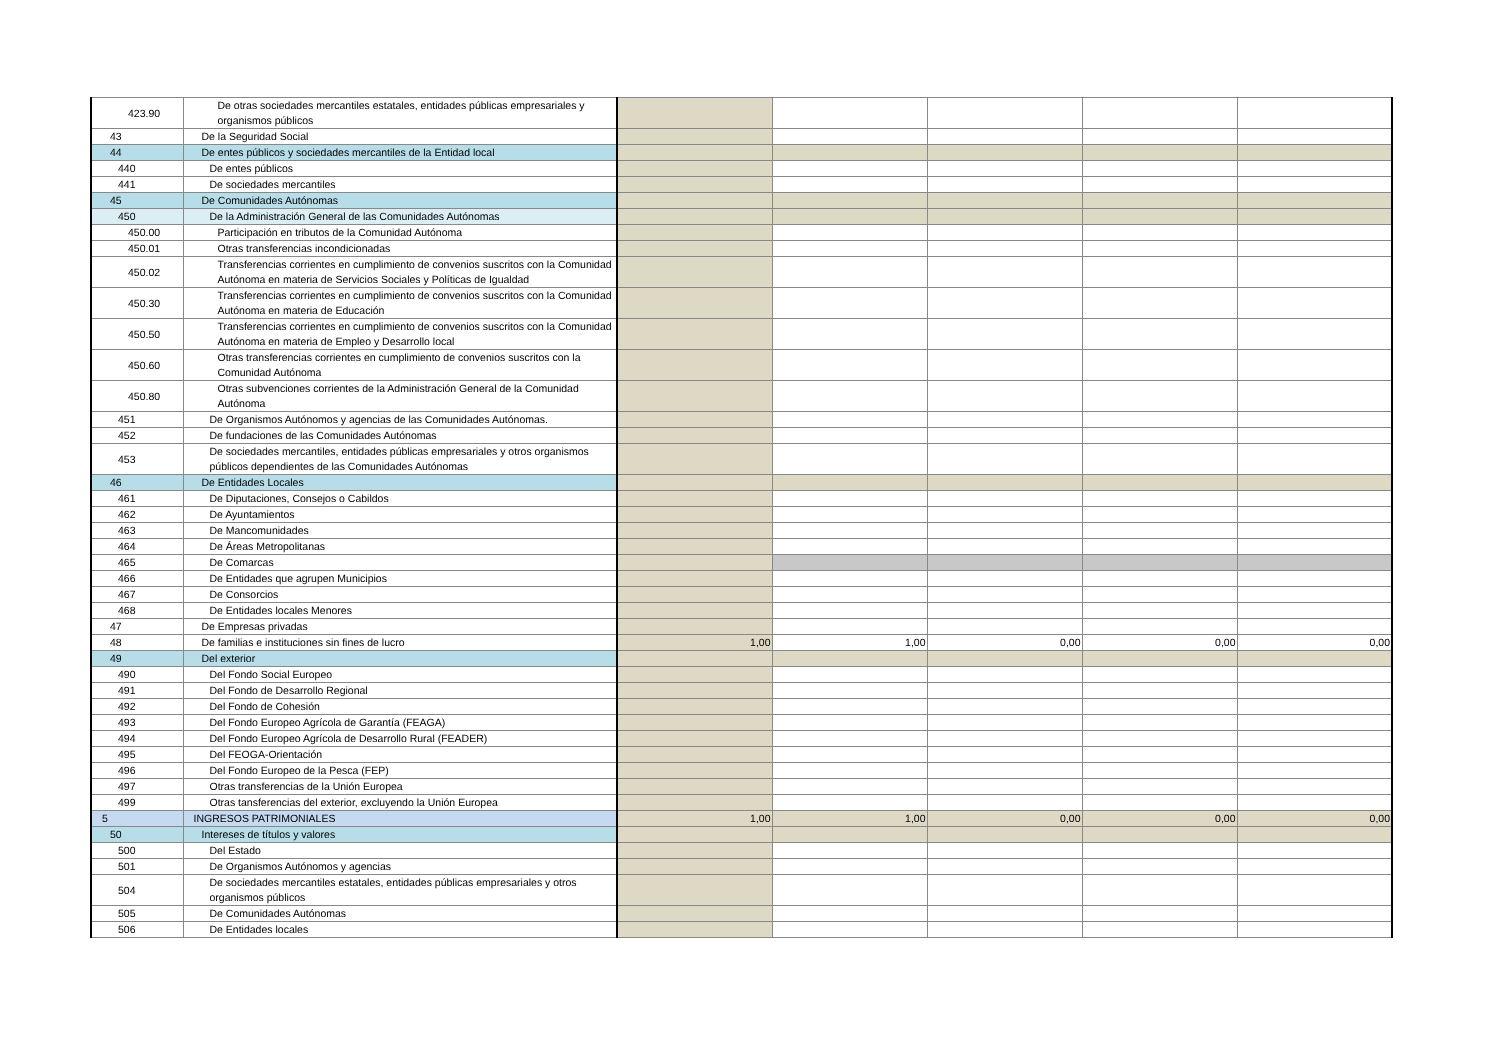| 423.90 | De otras sociedades mercantiles estatales, entidades públicas empresariales y organismos públicos | | | | | |
| 43 | De la Seguridad Social | | | | | |
| 44 | De entes públicos y sociedades mercantiles de la Entidad local | | | | | |
| 440 | De entes públicos | | | | | |
| 441 | De sociedades mercantiles | | | | | |
| 45 | De Comunidades Autónomas | | | | | |
| 450 | De la Administración General de las Comunidades Autónomas | | | | | |
| 450.00 | Participación en tributos de la Comunidad Autónoma | | | | | |
| 450.01 | Otras transferencias incondicionadas | | | | | |
| 450.02 | Transferencias corrientes en cumplimiento de convenios suscritos con la Comunidad Autónoma en materia de Servicios Sociales y Políticas de Igualdad | | | | | |
| 450.30 | Transferencias corrientes en cumplimiento de convenios suscritos con la Comunidad Autónoma en materia de Educación | | | | | |
| 450.50 | Transferencias corrientes en cumplimiento de convenios suscritos con la Comunidad Autónoma en materia de Empleo y Desarrollo local | | | | | |
| 450.60 | Otras transferencias corrientes en cumplimiento de convenios suscritos con la Comunidad Autónoma | | | | | |
| 450.80 | Otras subvenciones corrientes de la Administración General de la Comunidad Autónoma | | | | | |
| 451 | De Organismos Autónomos y agencias de las Comunidades Autónomas. | | | | | |
| 452 | De fundaciones de las Comunidades Autónomas | | | | | |
| 453 | De sociedades mercantiles, entidades públicas empresariales y otros organismos públicos dependientes de las Comunidades Autónomas | | | | | |
| 46 | De Entidades Locales | | | | | |
| 461 | De Diputaciones, Consejos o Cabildos | | | | | |
| 462 | De Ayuntamientos | | | | | |
| 463 | De Mancomunidades | | | | | |
| 464 | De Áreas Metropolitanas | | | | | |
| 465 | De Comarcas | | | | | |
| 466 | De Entidades que agrupen Municipios | | | | | |
| 467 | De Consorcios | | | | | |
| 468 | De Entidades locales Menores | | | | | |
| 47 | De Empresas privadas | | | | | |
| 48 | De familias e instituciones sin fines de lucro | 1,00 | 1,00 | 0,00 | 0,00 | 0,00 |
| 49 | Del exterior | | | | | |
| 490 | Del Fondo Social Europeo | | | | | |
| 491 | Del Fondo de Desarrollo Regional | | | | | |
| 492 | Del Fondo de Cohesión | | | | | |
| 493 | Del Fondo Europeo Agrícola de Garantía (FEAGA) | | | | | |
| 494 | Del Fondo Europeo Agrícola de Desarrollo Rural (FEADER) | | | | | |
| 495 | Del FEOGA-Orientación | | | | | |
| 496 | Del Fondo Europeo de la Pesca (FEP) | | | | | |
| 497 | Otras transferencias de la Unión Europea | | | | | |
| 499 | Otras tansferencias del exterior, excluyendo la Unión Europea | | | | | |
| 5 | INGRESOS PATRIMONIALES | 1,00 | 1,00 | 0,00 | 0,00 | 0,00 |
| 50 | Intereses de títulos y valores | | | | | |
| 500 | Del Estado | | | | | |
| 501 | De Organismos Autónomos y agencias | | | | | |
| 504 | De sociedades mercantiles estatales, entidades públicas empresariales y otros organismos públicos | | | | | |
| 505 | De Comunidades Autónomas | | | | | |
| 506 | De Entidades locales | | | | | |